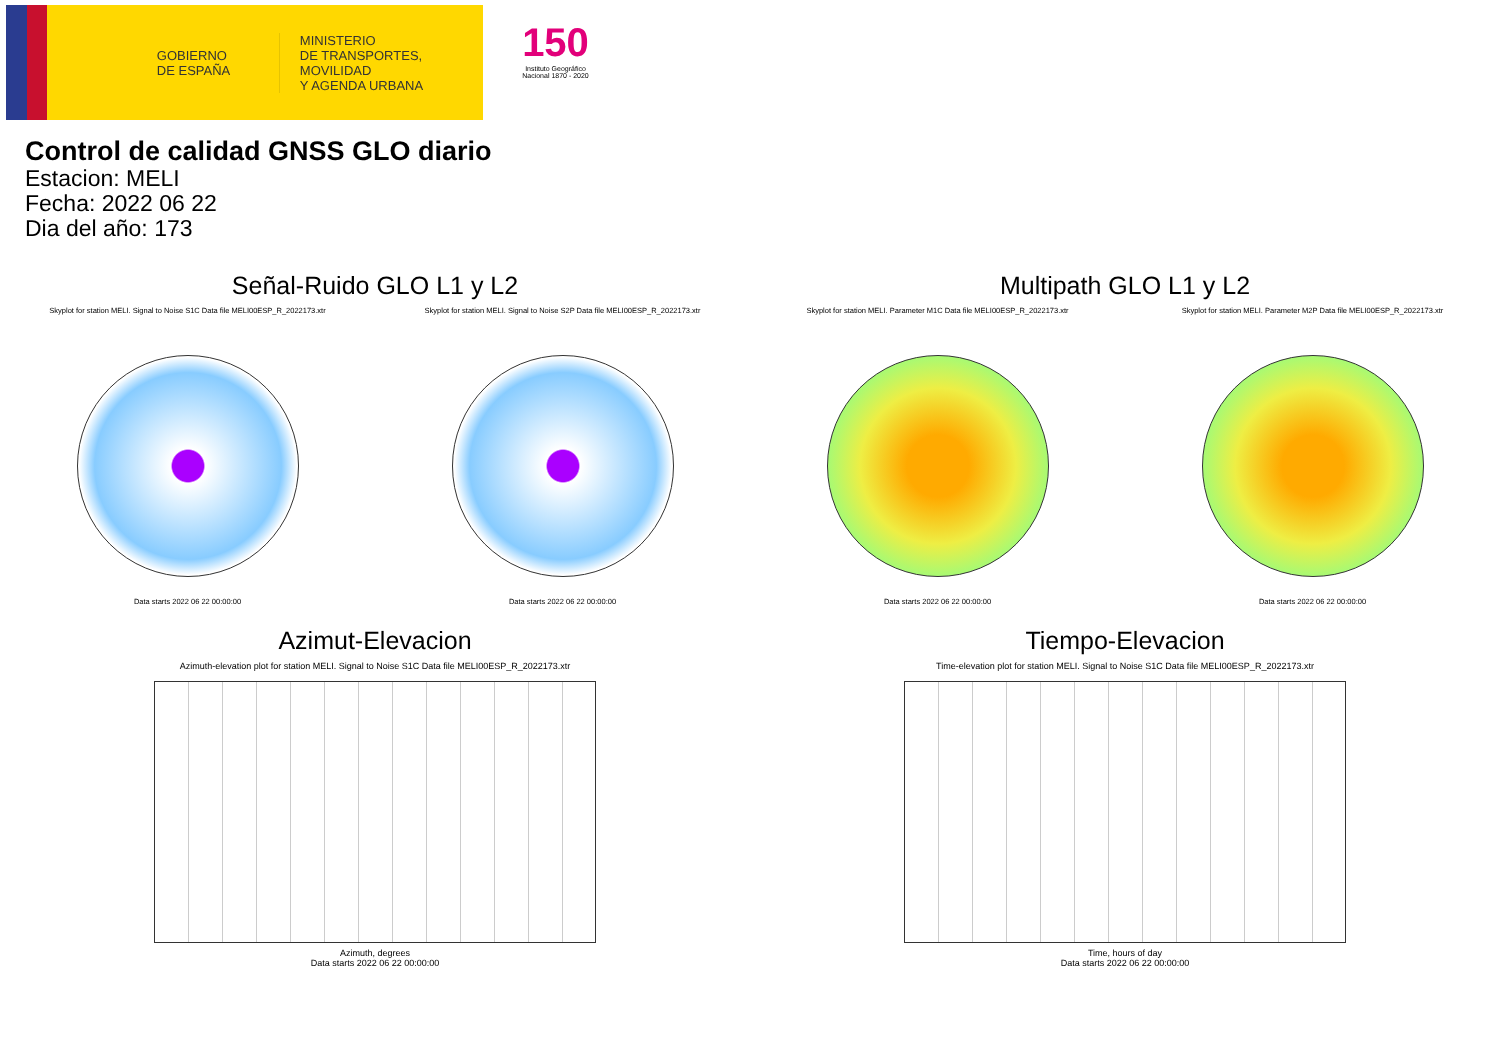GOBIERNO
DE ESPAÑA
MINISTERIO
DE TRANSPORTES, MOVILIDAD
Y AGENDA URBANA
150
Instituto Geográfico Nacional 1870 - 2020
Control de calidad GNSS GLO diario
Estacion: MELI
Fecha: 2022 06 22
Dia del año: 173
Señal-Ruido GLO L1 y L2
Skyplot for station MELI. Signal to Noise S1C Data file MELI00ESP_R_2022173.xtr
Data starts 2022 06 22 00:00:00
Skyplot for station MELI. Signal to Noise S2P Data file MELI00ESP_R_2022173.xtr
Data starts 2022 06 22 00:00:00
Multipath GLO L1 y L2
Skyplot for station MELI. Parameter M1C Data file MELI00ESP_R_2022173.xtr
Data starts 2022 06 22 00:00:00
Skyplot for station MELI. Parameter M2P Data file MELI00ESP_R_2022173.xtr
Data starts 2022 06 22 00:00:00
Azimut-Elevacion
Azimuth-elevation plot for station MELI. Signal to Noise S1C Data file MELI00ESP_R_2022173.xtr
Azimuth, degrees
Data starts 2022 06 22 00:00:00
Tiempo-Elevacion
Time-elevation plot for station MELI. Signal to Noise S1C Data file MELI00ESP_R_2022173.xtr
Time, hours of day
Data starts 2022 06 22 00:00:00